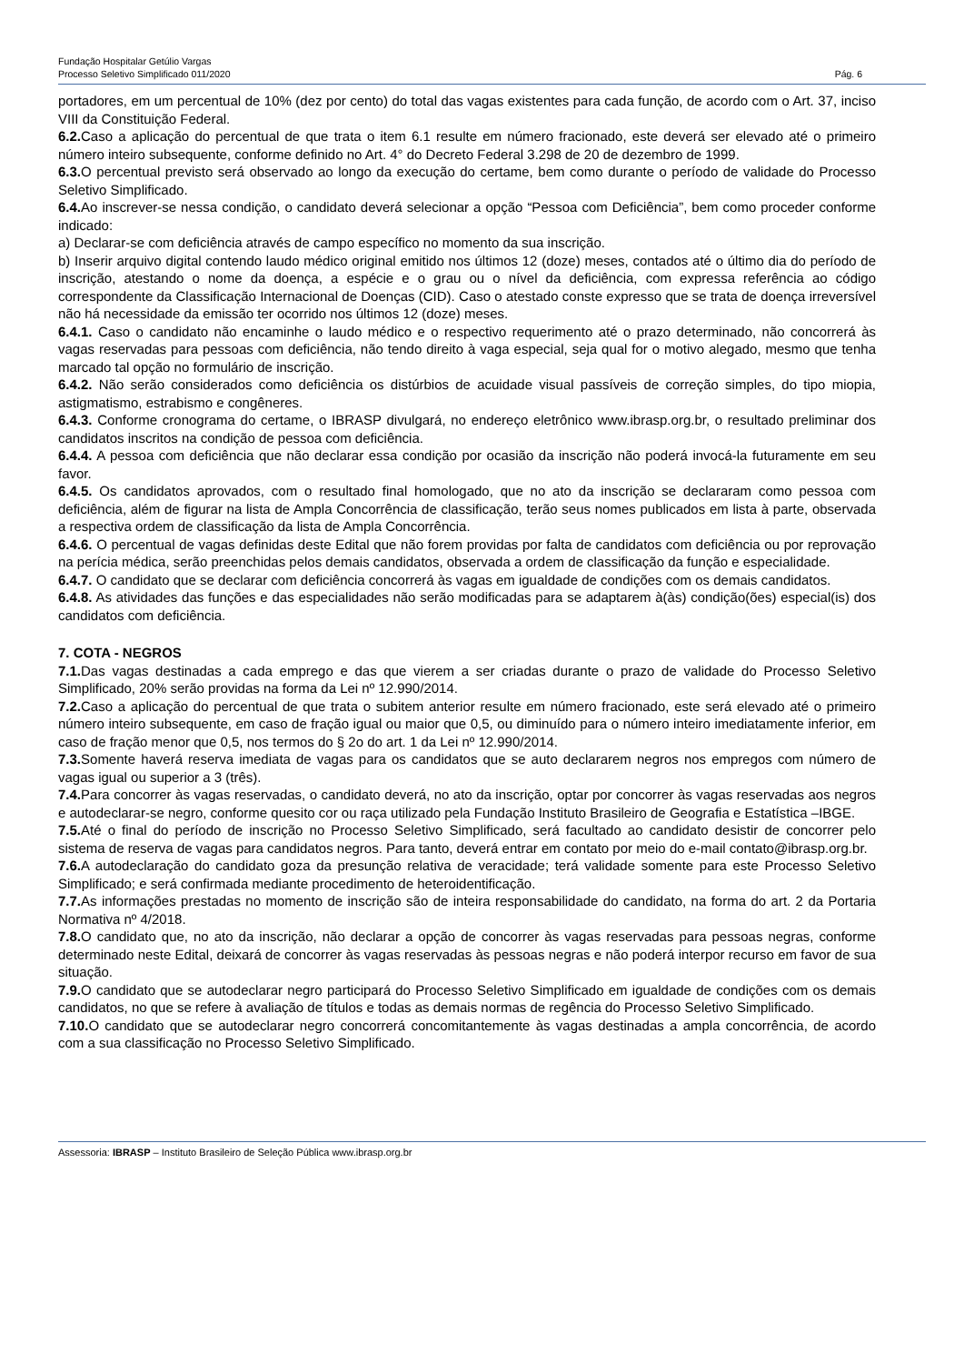Fundação Hospitalar Getúlio Vargas
Processo Seletivo Simplificado 011/2020
Pág. 6
portadores, em um percentual de 10% (dez por cento) do total das vagas existentes para cada função, de acordo com o Art. 37, inciso VIII da Constituição Federal.
6.2. Caso a aplicação do percentual de que trata o item 6.1 resulte em número fracionado, este deverá ser elevado até o primeiro número inteiro subsequente, conforme definido no Art. 4° do Decreto Federal 3.298 de 20 de dezembro de 1999.
6.3. O percentual previsto será observado ao longo da execução do certame, bem como durante o período de validade do Processo Seletivo Simplificado.
6.4. Ao inscrever-se nessa condição, o candidato deverá selecionar a opção “Pessoa com Deficiência”, bem como proceder conforme indicado:
a) Declarar-se com deficiência através de campo específico no momento da sua inscrição.
b) Inserir arquivo digital contendo laudo médico original emitido nos últimos 12 (doze) meses, contados até o último dia do período de inscrição, atestando o nome da doença, a espécie e o grau ou o nível da deficiência, com expressa referência ao código correspondente da Classificação Internacional de Doenças (CID). Caso o atestado conste expresso que se trata de doença irreversível não há necessidade da emissão ter ocorrido nos últimos 12 (doze) meses.
6.4.1. Caso o candidato não encaminhe o laudo médico e o respectivo requerimento até o prazo determinado, não concorrerá às vagas reservadas para pessoas com deficiência, não tendo direito à vaga especial, seja qual for o motivo alegado, mesmo que tenha marcado tal opção no formulário de inscrição.
6.4.2. Não serão considerados como deficiência os distúrbios de acuidade visual passíveis de correção simples, do tipo miopia, astigmatismo, estrabismo e congêneres.
6.4.3. Conforme cronograma do certame, o IBRASP divulgará, no endereço eletrônico www.ibrasp.org.br, o resultado preliminar dos candidatos inscritos na condição de pessoa com deficiência.
6.4.4. A pessoa com deficiência que não declarar essa condição por ocasião da inscrição não poderá invocá-la futuramente em seu favor.
6.4.5. Os candidatos aprovados, com o resultado final homologado, que no ato da inscrição se declararam como pessoa com deficiência, além de figurar na lista de Ampla Concorrência de classificação, terão seus nomes publicados em lista à parte, observada a respectiva ordem de classificação da lista de Ampla Concorrência.
6.4.6. O percentual de vagas definidas deste Edital que não forem providas por falta de candidatos com deficiência ou por reprovação na perícia médica, serão preenchidas pelos demais candidatos, observada a ordem de classificação da função e especialidade.
6.4.7. O candidato que se declarar com deficiência concorrerá às vagas em igualdade de condições com os demais candidatos.
6.4.8. As atividades das funções e das especialidades não serão modificadas para se adaptarem à(às) condição(ões) especial(is) dos candidatos com deficiência.
7. COTA - NEGROS
7.1. Das vagas destinadas a cada emprego e das que vierem a ser criadas durante o prazo de validade do Processo Seletivo Simplificado, 20% serão providas na forma da Lei nº 12.990/2014.
7.2. Caso a aplicação do percentual de que trata o subitem anterior resulte em número fracionado, este será elevado até o primeiro número inteiro subsequente, em caso de fração igual ou maior que 0,5, ou diminuído para o número inteiro imediatamente inferior, em caso de fração menor que 0,5, nos termos do § 2o do art. 1 da Lei nº 12.990/2014.
7.3. Somente haverá reserva imediata de vagas para os candidatos que se auto declararem negros nos empregos com número de vagas igual ou superior a 3 (três).
7.4. Para concorrer às vagas reservadas, o candidato deverá, no ato da inscrição, optar por concorrer às vagas reservadas aos negros e autodeclarar-se negro, conforme quesito cor ou raça utilizado pela Fundação Instituto Brasileiro de Geografia e Estatística –IBGE.
7.5. Até o final do período de inscrição no Processo Seletivo Simplificado, será facultado ao candidato desistir de concorrer pelo sistema de reserva de vagas para candidatos negros. Para tanto, deverá entrar em contato por meio do e-mail contato@ibrasp.org.br.
7.6. A autodeclaração do candidato goza da presunção relativa de veracidade; terá validade somente para este Processo Seletivo Simplificado; e será confirmada mediante procedimento de heteroidentificação.
7.7. As informações prestadas no momento de inscrição são de inteira responsabilidade do candidato, na forma do art. 2 da Portaria Normativa nº 4/2018.
7.8. O candidato que, no ato da inscrição, não declarar a opção de concorrer às vagas reservadas para pessoas negras, conforme determinado neste Edital, deixará de concorrer às vagas reservadas às pessoas negras e não poderá interpor recurso em favor de sua situação.
7.9. O candidato que se autodeclarar negro participará do Processo Seletivo Simplificado em igualdade de condições com os demais candidatos, no que se refere à avaliação de títulos e todas as demais normas de regência do Processo Seletivo Simplificado.
7.10. O candidato que se autodeclarar negro concorrerá concomitantemente às vagas destinadas a ampla concorrência, de acordo com a sua classificação no Processo Seletivo Simplificado.
Assessoria: IBRASP – Instituto Brasileiro de Seleção Pública www.ibrasp.org.br